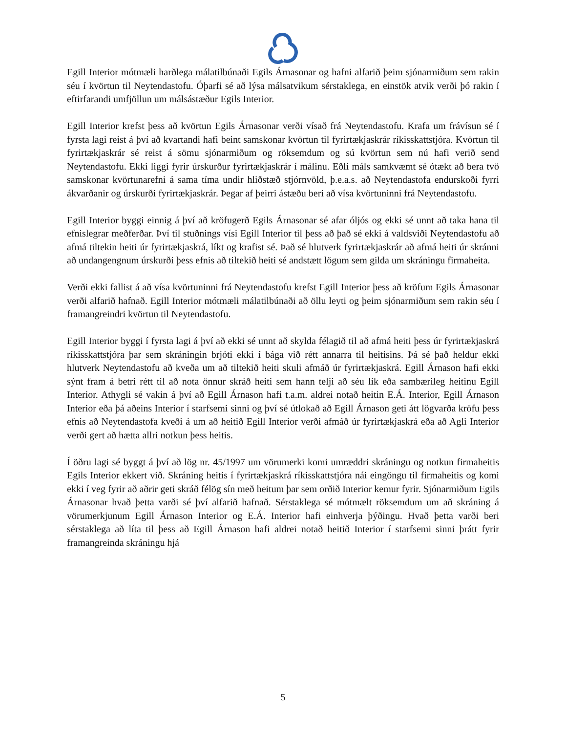Egill Interior mótmæli harðlega málatilbúnaði Egils Árnasonar og hafni alfarið þeim sjónarmiðum sem rakin séu í kvörtun til Neytendastofu. Óþarfi sé að lýsa málsatvikum sérstaklega, en einstök atvik verði þó rakin í eftirfarandi umfjöllun um málsástæður Egils Interior.
Egill Interior krefst þess að kvörtun Egils Árnasonar verði vísað frá Neytendastofu. Krafa um frávísun sé í fyrsta lagi reist á því að kvartandi hafi beint samskonar kvörtun til fyrirtækjaskrár ríkisskattstjóra. Kvörtun til fyrirtækjaskrár sé reist á sömu sjónarmiðum og röksemdum og sú kvörtun sem nú hafi verið send Neytendastofu. Ekki liggi fyrir úrskurður fyrirtækjaskrár í málinu. Eðli máls samkvæmt sé ótækt að bera tvö samskonar kvörtunarefni á sama tíma undir hliðstæð stjórnvöld, þ.e.a.s. að Neytendastofa endurskoði fyrri ákvarðanir og úrskurði fyrirtækjaskrár. Þegar af þeirri ástæðu beri að vísa kvörtuninni frá Neytendastofu.
Egill Interior byggi einnig á því að kröfugerð Egils Árnasonar sé afar óljós og ekki sé unnt að taka hana til efnislegrar meðferðar. Því til stuðnings vísi Egill Interior til þess að það sé ekki á valdsviði Neytendastofu að afmá tiltekin heiti úr fyrirtækjaskrá, líkt og krafist sé. Það sé hlutverk fyrirtækjaskrár að afmá heiti úr skránni að undangengnum úrskurði þess efnis að tiltekið heiti sé andstætt lögum sem gilda um skráningu firmaheita.
Verði ekki fallist á að vísa kvörtuninni frá Neytendastofu krefst Egill Interior þess að kröfum Egils Árnasonar verði alfarið hafnað. Egill Interior mótmæli málatilbúnaði að öllu leyti og þeim sjónarmiðum sem rakin séu í framangreindri kvörtun til Neytendastofu.
Egill Interior byggi í fyrsta lagi á því að ekki sé unnt að skylda félagið til að afmá heiti þess úr fyrirtækjaskrá ríkisskattstjóra þar sem skráningin brjóti ekki í bága við rétt annarra til heitisins. Þá sé það heldur ekki hlutverk Neytendastofu að kveða um að tiltekið heiti skuli afmáð úr fyrirtækjaskrá. Egill Árnason hafi ekki sýnt fram á betri rétt til að nota önnur skráð heiti sem hann telji að séu lík eða sambærileg heitinu Egill Interior. Athygli sé vakin á því að Egill Árnason hafi t.a.m. aldrei notað heitin E.Á. Interior, Egill Árnason Interior eða þá aðeins Interior í starfsemi sinni og því sé útlokað að Egill Árnason geti átt lögvarða kröfu þess efnis að Neytendastofa kveði á um að heitið Egill Interior verði afmáð úr fyrirtækjaskrá eða að Agli Interior verði gert að hætta allri notkun þess heitis.
Í öðru lagi sé byggt á því að lög nr. 45/1997 um vörumerki komi umræddri skráningu og notkun firmaheitis Egils Interior ekkert við. Skráning heitis í fyrirtækjaskrá ríkisskattstjóra nái eingöngu til firmaheitis og komi ekki í veg fyrir að aðrir geti skráð félög sín með heitum þar sem orðið Interior kemur fyrir. Sjónarmiðum Egils Árnasonar hvað þetta varði sé því alfarið hafnað. Sérstaklega sé mótmælt röksemdum um að skráning á vörumerkjunum Egill Árnason Interior og E.Á. Interior hafi einhverja þýðingu. Hvað þetta varði beri sérstaklega að líta til þess að Egill Árnason hafi aldrei notað heitið Interior í starfsemi sinni þrátt fyrir framangreinda skráningu hjá
5